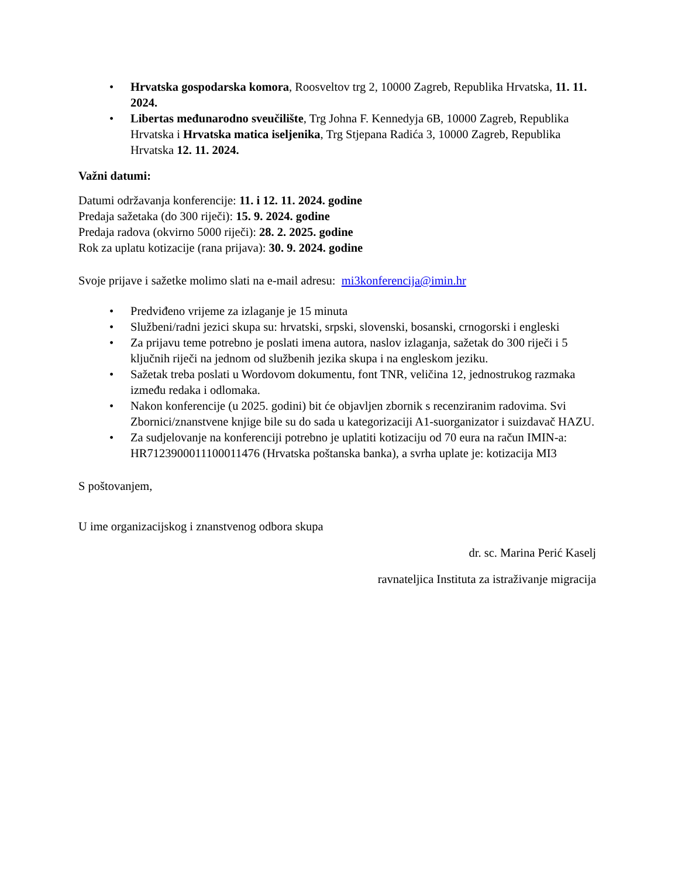• Hrvatska gospodarska komora, Roosveltov trg 2, 10000 Zagreb, Republika Hrvatska, 11. 11. 2024.
• Libertas međunarodno sveučilište, Trg Johna F. Kennedyja 6B, 10000 Zagreb, Republika Hrvatska i Hrvatska matica iseljenika, Trg Stjepana Radića 3, 10000 Zagreb, Republika Hrvatska 12. 11. 2024.
Važni datumi:
Datumi održavanja konferencije: 11. i 12. 11. 2024. godine
Predaja sažetaka (do 300 riječi): 15. 9. 2024. godine
Predaja radova (okvirno 5000 riječi): 28. 2. 2025. godine
Rok za uplatu kotizacije (rana prijava): 30. 9. 2024. godine
Svoje prijave i sažetke molimo slati na e-mail adresu: mi3konferencija@imin.hr
• Predviđeno vrijeme za izlaganje je 15 minuta
• Službeni/radni jezici skupa su: hrvatski, srpski, slovenski, bosanski, crnogorski i engleski
• Za prijavu teme potrebno je poslati imena autora, naslov izlaganja, sažetak do 300 riječi i 5 ključnih riječi na jednom od službenih jezika skupa i na engleskom jeziku.
• Sažetak treba poslati u Wordovom dokumentu, font TNR, veličina 12, jednostrukog razmaka između redaka i odlomaka.
• Nakon konferencije (u 2025. godini) bit će objavljen zbornik s recenziranim radovima. Svi Zbornici/znanstvene knjige bile su do sada u kategorizaciji A1-suorganizator i suizdavač HAZU.
• Za sudjelovanje na konferenciji potrebno je uplatiti kotizaciju od 70 eura na račun IMIN-a: HR7123900011100011476 (Hrvatska poštanska banka), a svrha uplate je: kotizacija MI3
S poštovanjem,
U ime organizacijskog i znanstvenog odbora skupa
dr. sc. Marina Perić Kaselj
ravnateljica Instituta za istraživanje migracija